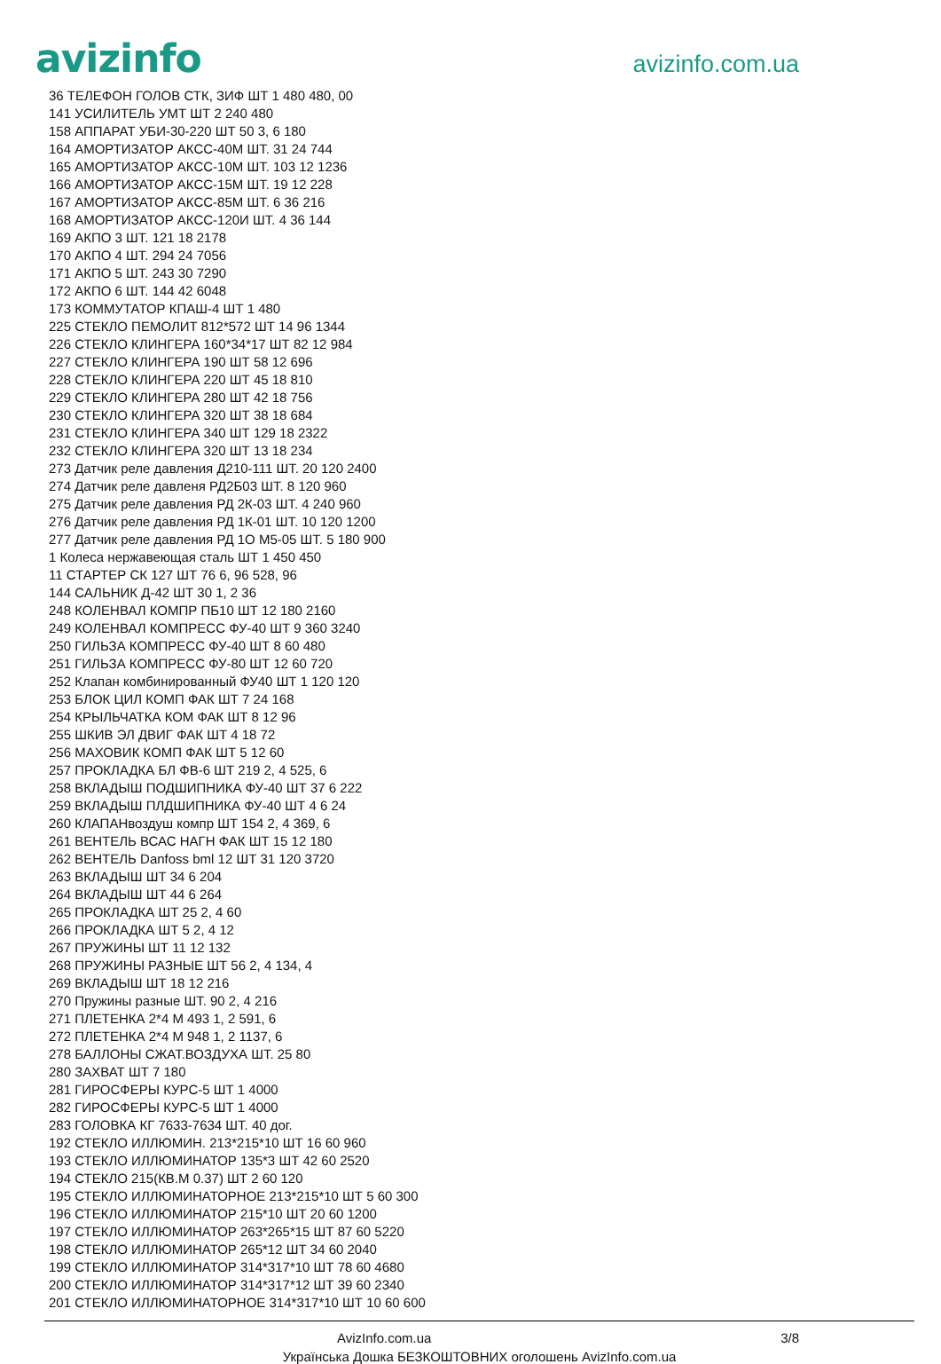avizinfo
avizinfo.com.ua
36 ТЕЛЕФОН ГОЛОВ СТК, ЗИФ ШТ 1 480 480, 00
141 УСИЛИТЕЛЬ УМТ ШТ 2 240 480
158 АППАРАТ УБИ-30-220 ШТ 50 3, 6 180
164 АМОРТИЗАТОР АКСС-40М ШТ. 31 24 744
165 АМОРТИЗАТОР АКСС-10М ШТ. 103 12 1236
166 АМОРТИЗАТОР АКСС-15М ШТ. 19 12 228
167 АМОРТИЗАТОР АКСС-85М ШТ. 6 36 216
168 АМОРТИЗАТОР АКСС-120И ШТ. 4 36 144
169 АКПО 3 ШТ. 121 18 2178
170 АКПО 4 ШТ. 294 24 7056
171 АКПО 5 ШТ. 243 30 7290
172 АКПО 6 ШТ. 144 42 6048
173 КОММУТАТОР КПАШ-4 ШТ 1 480
225 СТЕКЛО ПЕМОЛИТ 812*572 ШТ 14 96 1344
226 СТЕКЛО КЛИНГЕРА 160*34*17 ШТ 82 12 984
227 СТЕКЛО КЛИНГЕРА 190 ШТ 58 12 696
228 СТЕКЛО КЛИНГЕРА 220 ШТ 45 18 810
229 СТЕКЛО КЛИНГЕРА 280 ШТ 42 18 756
230 СТЕКЛО КЛИНГЕРА 320 ШТ 38 18 684
231 СТЕКЛО КЛИНГЕРА 340 ШТ 129 18 2322
232 СТЕКЛО КЛИНГЕРА 320 ШТ 13 18 234
273 Датчик реле давления Д210-111 ШТ. 20 120 2400
274 Датчик реле давленя РД2Б03 ШТ. 8 120 960
275 Датчик реле давления РД 2К-03 ШТ. 4 240 960
276 Датчик реле давления РД 1К-01 ШТ. 10 120 1200
277 Датчик реле давления РД 1О М5-05 ШТ. 5 180 900
1 Колеса нержавеющая сталь ШТ 1 450 450
11 СТАРТЕР СК 127 ШТ 76 6, 96 528, 96
144 САЛЬНИК Д-42 ШТ 30 1, 2 36
248 КОЛЕНВАЛ КОМПР ПБ10 ШТ 12 180 2160
249 КОЛЕНВАЛ КОМПРЕСС ФУ-40 ШТ 9 360 3240
250 ГИЛЬЗА КОМПРЕСС ФУ-40 ШТ 8 60 480
251 ГИЛЬЗА КОМПРЕСС ФУ-80 ШТ 12 60 720
252 Клапан комбинированный ФУ40 ШТ 1 120 120
253 БЛОК ЦИЛ КОМП ФАК ШТ 7 24 168
254 КРЫЛЬЧАТКА КОМ ФАК ШТ 8 12 96
255 ШКИВ ЭЛ ДВИГ ФАК ШТ 4 18 72
256 МАХОВИК КОМП ФАК ШТ 5 12 60
257 ПРОКЛАДКА БЛ ФВ-6 ШТ 219 2, 4 525, 6
258 ВКЛАДЫШ ПОДШИПНИКА ФУ-40 ШТ 37 6 222
259 ВКЛАДЫШ ПЛДШИПНИКА ФУ-40 ШТ 4 6 24
260 КЛАПАНвоздуш компр ШТ 154 2, 4 369, 6
261 ВЕНТЕЛЬ ВСАС НАГН ФАК ШТ 15 12 180
262 ВЕНТЕЛЬ Danfoss bml 12 ШТ 31 120 3720
263 ВКЛАДЫШ ШТ 34 6 204
264 ВКЛАДЫШ ШТ 44 6 264
265 ПРОКЛАДКА ШТ 25 2, 4 60
266 ПРОКЛАДКА ШТ 5 2, 4 12
267 ПРУЖИНЫ ШТ 11 12 132
268 ПРУЖИНЫ РАЗНЫЕ ШТ 56 2, 4 134, 4
269 ВКЛАДЫШ ШТ 18 12 216
270 Пружины разные ШТ. 90 2, 4 216
271 ПЛЕТЕНКА 2*4 М 493 1, 2 591, 6
272 ПЛЕТЕНКА 2*4 М 948 1, 2 1137, 6
278 БАЛЛОНЫ СЖАТ.ВОЗДУХА ШТ. 25 80
280 ЗАХВАТ ШТ 7 180
281 ГИРОСФЕРЫ КУРС-5 ШТ 1 4000
282 ГИРОСФЕРЫ КУРС-5 ШТ 1 4000
283 ГОЛОВКА КГ 7633-7634 ШТ. 40 дог.
192 СТЕКЛО ИЛЛЮМИН. 213*215*10 ШТ 16 60 960
193 СТЕКЛО ИЛЛЮМИНАТОР 135*3 ШТ 42 60 2520
194 СТЕКЛО 215(КВ.М 0.37) ШТ 2 60 120
195 СТЕКЛО ИЛЛЮМИНАТОРНОЕ 213*215*10 ШТ 5 60 300
196 СТЕКЛО ИЛЛЮМИНАТОР 215*10 ШТ 20 60 1200
197 СТЕКЛО ИЛЛЮМИНАТОР 263*265*15 ШТ 87 60 5220
198 СТЕКЛО ИЛЛЮМИНАТОР 265*12 ШТ 34 60 2040
199 СТЕКЛО ИЛЛЮМИНАТОР 314*317*10 ШТ 78 60 4680
200 СТЕКЛО ИЛЛЮМИНАТОР 314*317*12 ШТ 39 60 2340
201 СТЕКЛО ИЛЛЮМИНАТОРНОЕ 314*317*10 ШТ 10 60 600
AvizInfo.com.ua 3/8
Українська Дошка БЕЗКОШТОВНИХ оголошень AvizInfo.com.ua